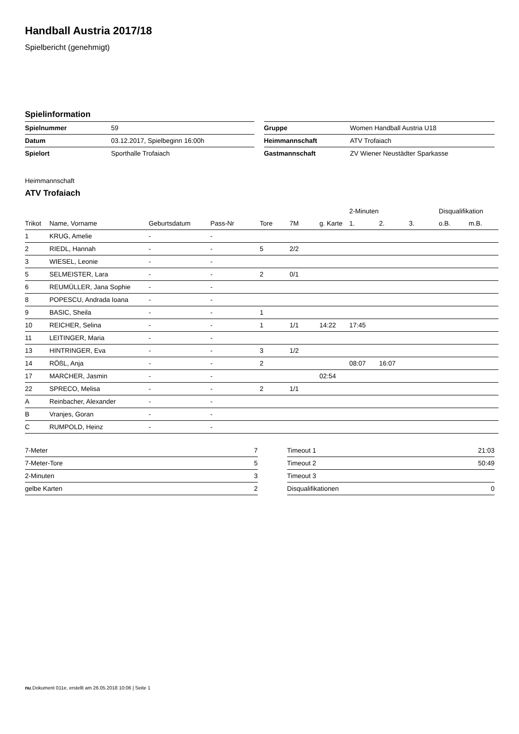Handball Austria 2017/18
Spielbericht (genehmigt)
Spielinformation
| Spielnummer | 59 |
| Datum | 03.12.2017, Spielbeginn 16:00h |
| Spielort | Sporthalle Trofaiach |
| Gruppe | Women Handball Austria U18 |
| Heimmannschaft | ATV Trofaiach |
| Gastmannschaft | ZV Wiener Neustädter Sparkasse |
Heimmannschaft
ATV Trofaiach
| | | | | | | | 2-Minuten | | | Disqualifikation | |
| --- | --- | --- | --- | --- | --- | --- | --- | --- | --- | --- | --- |
| Trikot | Name, Vorname | Geburtsdatum | Pass-Nr | Tore | 7M | g. Karte | 1. | 2. | 3. | o.B. | m.B. |
| 1 | KRUG, Amelie | - | - | | | | | | | | |
| 2 | RIEDL, Hannah | - | - | 5 | 2/2 | | | | | | |
| 3 | WIESEL, Leonie | - | - | | | | | | | | |
| 5 | SELMEISTER, Lara | - | - | 2 | 0/1 | | | | | | |
| 6 | REUMÜLLER, Jana Sophie | - | - | | | | | | | | |
| 8 | POPESCU, Andrada Ioana | - | - | | | | | | | | |
| 9 | BASIC, Sheila | - | - | 1 | | | | | | | |
| 10 | REICHER, Selina | - | - | 1 | 1/1 | 14:22 | 17:45 | | | | |
| 11 | LEITINGER, Maria | - | - | | | | | | | | |
| 13 | HINTRINGER, Eva | - | - | 3 | 1/2 | | | | | | |
| 14 | RÖßL, Anja | - | - | 2 | | | 08:07 | 16:07 | | | |
| 17 | MARCHER, Jasmin | - | - | | | 02:54 | | | | | |
| 22 | SPRECO, Melisa | - | - | 2 | 1/1 | | | | | | |
| A | Reinbacher, Alexander | - | - | | | | | | | | |
| B | Vranjes, Goran | - | - | | | | | | | | |
| C | RUMPOLD, Heinz | - | - | | | | | | | | |
| 7-Meter | 7 |
| 7-Meter-Tore | 5 |
| 2-Minuten | 3 |
| gelbe Karten | 2 |
| Timeout 1 | 21:03 |
| Timeout 2 | 50:49 |
| Timeout 3 | |
| Disqualifikationen | 0 |
nu.Dokument 011e, erstellt am 26.05.2018 10:06 | Seite 1